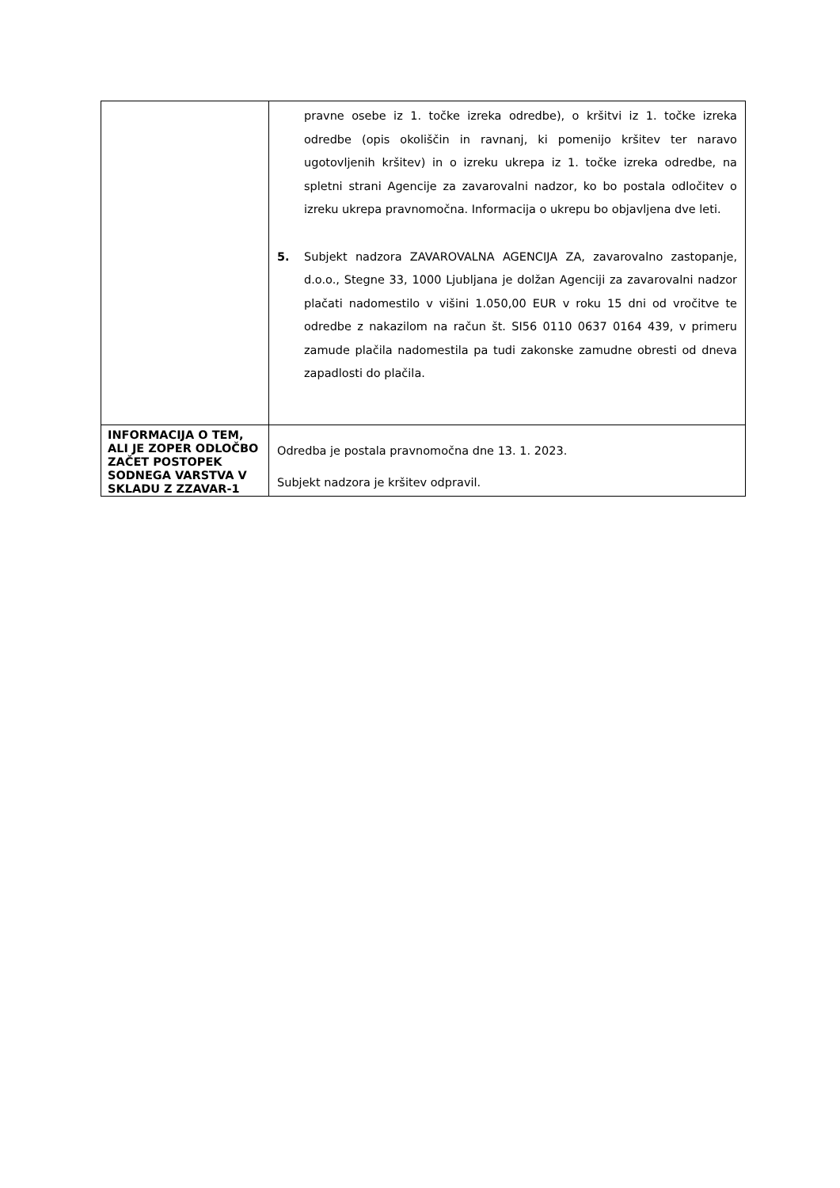| | pravne osebe iz 1. točke izreka odredbe), o kršitvi iz 1. točke izreka odredbe (opis okoliščin in ravnanj, ki pomenijo kršitev ter naravo ugotovljenih kršitev) in o izreku ukrepa iz 1. točke izreka odredbe, na spletni strani Agencije za zavarovalni nadzor, ko bo postala odločitev o izreku ukrepa pravnomočna. Informacija o ukrepu bo objavljena dve leti. 5. Subjekt nadzora ZAVAROVALNA AGENCIJA ZA, zavarovalno zastopanje, d.o.o., Stegne 33, 1000 Ljubljana je dolžan Agenciji za zavarovalni nadzor plačati nadomestilo v višini 1.050,00 EUR v roku 15 dni od vročitve te odredbe z nakazilom na račun št. SI56 0110 0637 0164 439, v primeru zamude plačila nadomestila pa tudi zakonske zamudne obresti od dneva zapadlosti do plačila. |
| INFORMACIJA O TEM, ALI JE ZOPER ODLOČBO ZAČET POSTOPEK SODNEGA VARSTVA V SKLADU Z ZZAVAR-1 | Odredba je postala pravnomočna dne 13. 1. 2023. Subjekt nadzora je kršitev odpravil. |